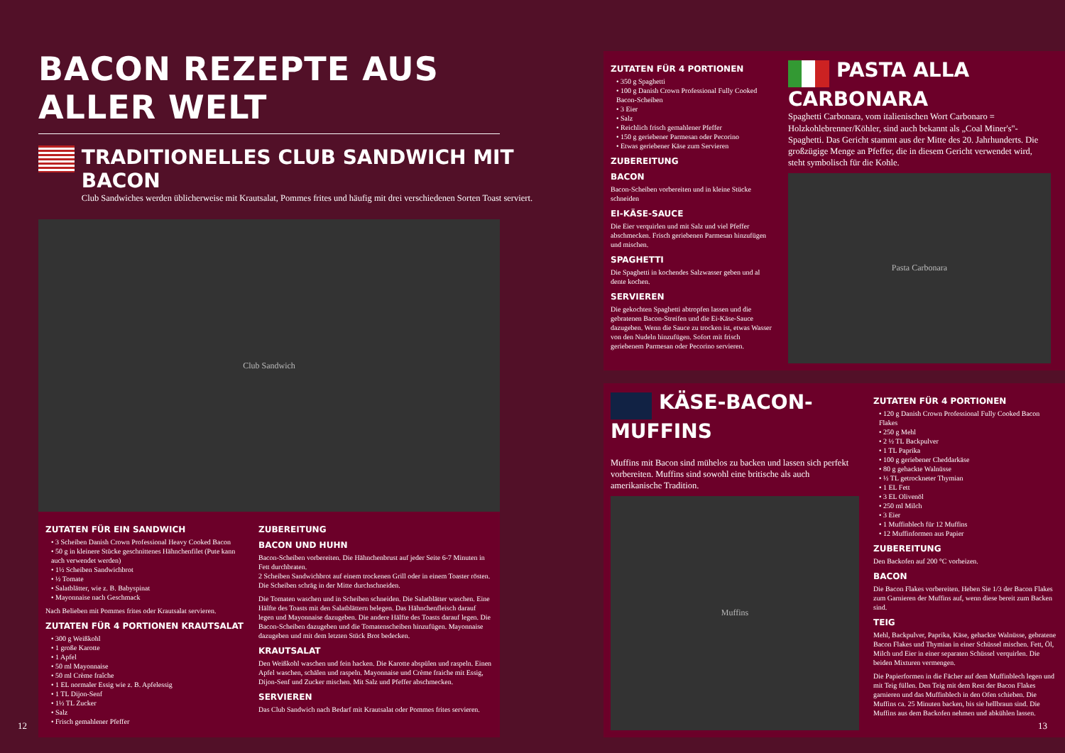BACON REZEPTE AUS ALLER WELT
TRADITIONELLES CLUB SANDWICH MIT BACON
Club Sandwiches werden üblicherweise mit Krautsalat, Pommes frites und häufig mit drei verschiedenen Sorten Toast serviert.
Club Sandwich
ZUTATEN FÜR EIN SANDWICH
• 3 Scheiben Danish Crown Professional Heavy Cooked Bacon
• 50 g in kleinere Stücke geschnittenes Hähnchenfilet (Pute kann auch verwendet werden)
• 1½ Scheiben Sandwichbrot
• ½ Tomate
• Salatblätter, wie z. B. Babyspinat
• Mayonnaise nach Geschmack
Nach Belieben mit Pommes frites oder Krautsalat servieren.
ZUTATEN FÜR 4 PORTIONEN KRAUTSALAT
• 300 g Weißkohl
• 1 große Karotte
• 1 Apfel
• 50 ml Mayonnaise
• 50 ml Crème fraîche
• 1 EL normaler Essig wie z. B. Apfelessig
• 1 TL Dijon-Senf
• 1½ TL Zucker
• Salz
• Frisch gemahlener Pfeffer
ZUBEREITUNG
BACON UND HUHN
Bacon-Scheiben vorbereiten. Die Hähnchenbrust auf jeder Seite 6-7 Minuten in Fett durchbraten.
2 Scheiben Sandwichbrot auf einem trockenen Grill oder in einem Toaster rösten. Die Scheiben schräg in der Mitte durchschneiden.
Die Tomaten waschen und in Scheiben schneiden. Die Salatblätter waschen. Eine Hälfte des Toasts mit den Salatblättern belegen. Das Hähnchenfleisch darauf legen und Mayonnaise dazugeben. Die andere Hälfte des Toasts darauf legen. Die Bacon-Scheiben dazugeben und die Tomatenscheiben hinzufügen. Mayonnaise dazugeben und mit dem letzten Stück Brot bedecken.
KRAUTSALAT
Den Weißkohl waschen und fein hacken. Die Karotte abspülen und raspeln. Einen Apfel waschen, schälen und raspeln. Mayonnaise und Crème fraiche mit Essig, Dijon-Senf und Zucker mischen. Mit Salz und Pfeffer abschmecken.
SERVIEREN
Das Club Sandwich nach Bedarf mit Krautsalat oder Pommes frites servieren.
ZUTATEN FÜR 4 PORTIONEN
• 350 g Spaghetti
• 100 g Danish Crown Professional Fully Cooked Bacon-Scheiben
• 3 Eier
• Salz
• Reichlich frisch gemahlener Pfeffer
• 150 g geriebener Parmesan oder Pecorino
• Etwas geriebener Käse zum Servieren
ZUBEREITUNG
BACON
Bacon-Scheiben vorbereiten und in kleine Stücke schneiden
EI-KÄSE-SAUCE
Die Eier verquirlen und mit Salz und viel Pfeffer abschmecken. Frisch geriebenen Parmesan hinzufügen und mischen.
SPAGHETTI
Die Spaghetti in kochendes Salzwasser geben und al dente kochen.
SERVIEREN
Die gekochten Spaghetti abtropfen lassen und die gebratenen Bacon-Streifen und die Ei-Käse-Sauce dazugeben. Wenn die Sauce zu trocken ist, etwas Wasser von den Nudeln hinzufügen. Sofort mit frisch geriebenem Parmesan oder Pecorino servieren.
PASTA ALLA CARBONARA
Spaghetti Carbonara, vom italienischen Wort Carbonaro = Holzkohlebrenner/Köhler, sind auch bekannt als „Coal Miner's"-Spaghetti. Das Gericht stammt aus der Mitte des 20. Jahrhunderts. Die großzügige Menge an Pfeffer, die in diesem Gericht verwendet wird, steht symbolisch für die Kohle.
Pasta Carbonara
KÄSE-BACON-MUFFINS
Muffins mit Bacon sind mühelos zu backen und lassen sich perfekt vorbereiten. Muffins sind sowohl eine britische als auch amerikanische Tradition.
Muffins
ZUTATEN FÜR 4 PORTIONEN
• 120 g Danish Crown Professional Fully Cooked Bacon Flakes
• 250 g Mehl
• 2 ½ TL Backpulver
• 1 TL Paprika
• 100 g geriebener Cheddarkäse
• 80 g gehackte Walnüsse
• ½ TL getrockneter Thymian
• 1 EL Fett
• 3 EL Olivenöl
• 250 ml Milch
• 3 Eier
• 1 Muffinblech für 12 Muffins
• 12 Muffinformen aus Papier
ZUBEREITUNG
Den Backofen auf 200 °C vorheizen.
BACON
Die Bacon Flakes vorbereiten. Heben Sie 1/3 der Bacon Flakes zum Garnieren der Muffins auf, wenn diese bereit zum Backen sind.
TEIG
Mehl, Backpulver, Paprika, Käse, gehackte Walnüsse, gebratene Bacon Flakes und Thymian in einer Schüssel mischen. Fett, Öl, Milch und Eier in einer separaten Schüssel verquirlen. Die beiden Mixturen vermengen.
Die Papierformen in die Fächer auf dem Muffinblech legen und mit Teig füllen. Den Teig mit dem Rest der Bacon Flakes garnieren und das Muffinblech in den Ofen schieben. Die Muffins ca. 25 Minuten backen, bis sie hellbraun sind. Die Muffins aus dem Backofen nehmen und abkühlen lassen.
12 13